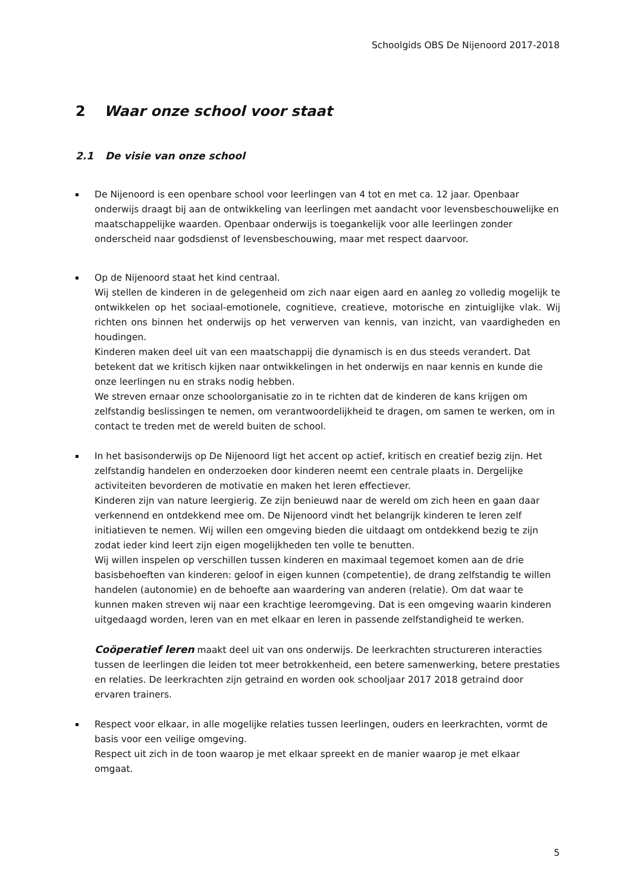Schoolgids OBS De Nijenoord 2017-2018
2 Waar onze school voor staat
2.1 De visie van onze school
De Nijenoord is een openbare school voor leerlingen van 4 tot en met ca. 12 jaar. Openbaar onderwijs draagt bij aan de ontwikkeling van leerlingen met aandacht voor levensbeschouwelijke en maatschappelijke waarden. Openbaar onderwijs is toegankelijk voor alle leerlingen zonder onderscheid naar godsdienst of levensbeschouwing, maar met respect daarvoor.
Op de Nijenoord staat het kind centraal.
Wij stellen de kinderen in de gelegenheid om zich naar eigen aard en aanleg zo volledig mogelijk te ontwikkelen op het sociaal-emotionele, cognitieve, creatieve, motorische en zintuiglijke vlak. Wij richten ons binnen het onderwijs op het verwerven van kennis, van inzicht, van vaardigheden en houdingen.
Kinderen maken deel uit van een maatschappij die dynamisch is en dus steeds verandert. Dat betekent dat we kritisch kijken naar ontwikkelingen in het onderwijs en naar kennis en kunde die onze leerlingen nu en straks nodig hebben.
We streven ernaar onze schoolorganisatie zo in te richten dat de kinderen de kans krijgen om zelfstandig beslissingen te nemen, om verantwoordelijkheid te dragen, om samen te werken, om in contact te treden met de wereld buiten de school.
In het basisonderwijs op De Nijenoord ligt het accent op actief, kritisch en creatief bezig zijn. Het zelfstandig handelen en onderzoeken door kinderen neemt een centrale plaats in. Dergelijke activiteiten bevorderen de motivatie en maken het leren effectiever.
Kinderen zijn van nature leergierig. Ze zijn benieuwd naar de wereld om zich heen en gaan daar verkennend en ontdekkend mee om. De Nijenoord vindt het belangrijk kinderen te leren zelf initiatieven te nemen. Wij willen een omgeving bieden die uitdaagt om ontdekkend bezig te zijn zodat ieder kind leert zijn eigen mogelijkheden ten volle te benutten.
Wij willen inspelen op verschillen tussen kinderen en maximaal tegemoet komen aan de drie basisbehoeften van kinderen: geloof in eigen kunnen (competentie), de drang zelfstandig te willen handelen (autonomie) en de behoefte aan waardering van anderen (relatie). Om dat waar te kunnen maken streven wij naar een krachtige leeromgeving. Dat is een omgeving waarin kinderen uitgedaagd worden, leren van en met elkaar en leren in passende zelfstandigheid te werken.
Coöperatief leren maakt deel uit van ons onderwijs. De leerkrachten structureren interacties tussen de leerlingen die leiden tot meer betrokkenheid, een betere samenwerking, betere prestaties en relaties. De leerkrachten zijn getraind en worden ook schooljaar 2017 2018 getraind door ervaren trainers.
Respect voor elkaar, in alle mogelijke relaties tussen leerlingen, ouders en leerkrachten, vormt de basis voor een veilige omgeving.
Respect uit zich in de toon waarop je met elkaar spreekt en de manier waarop je met elkaar omgaat.
5